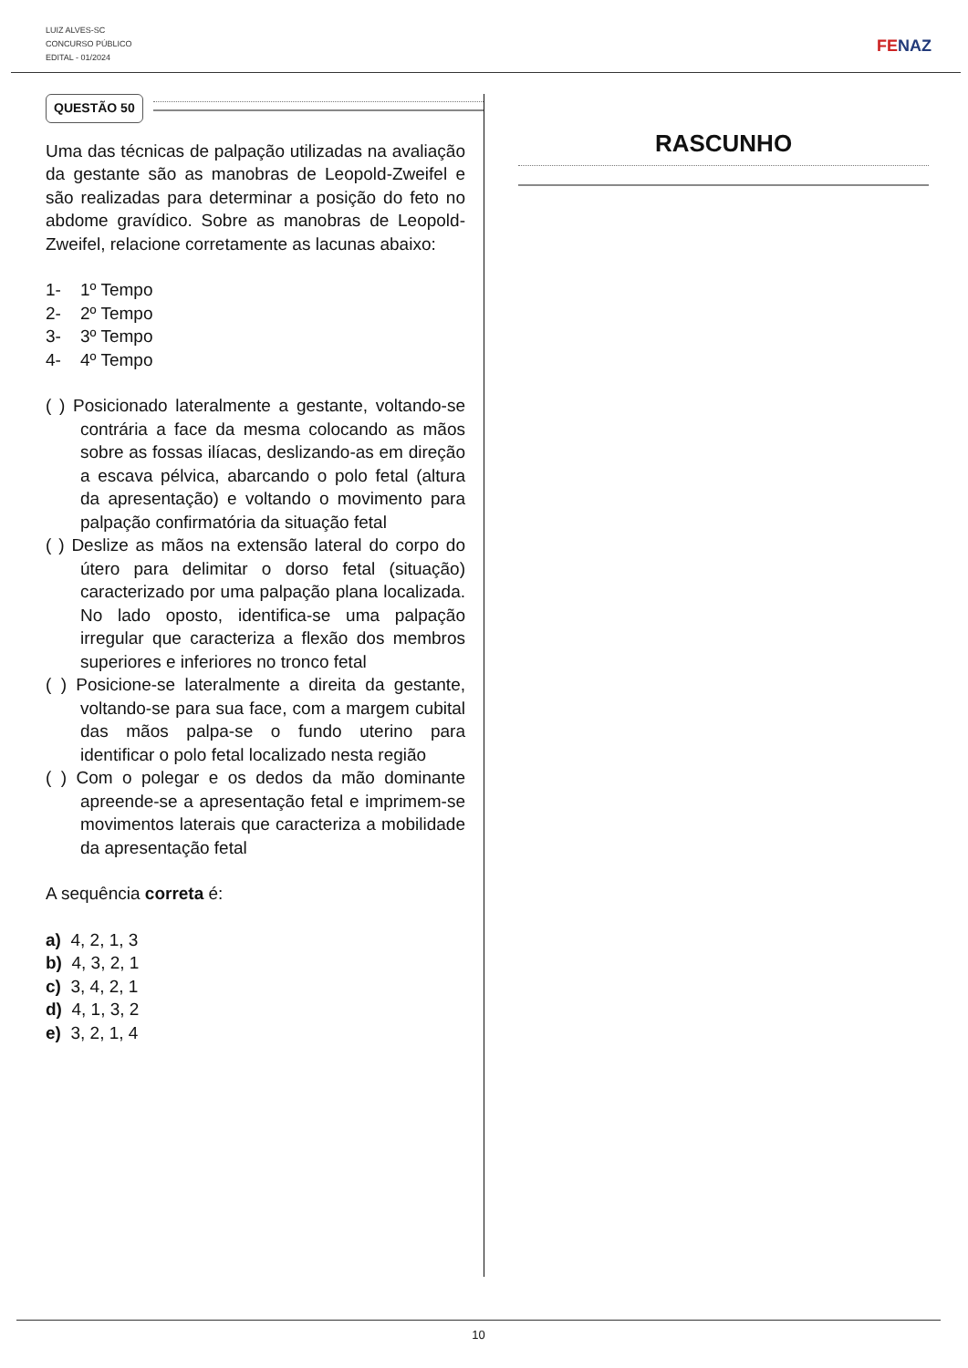LUIZ ALVES-SC
CONCURSO PÚBLICO
EDITAL - 01/2024
FENAZ
QUESTÃO 50
Uma das técnicas de palpação utilizadas na avaliação da gestante são as manobras de Leopold-Zweifel e são realizadas para determinar a posição do feto no abdome gravídico. Sobre as manobras de Leopold-Zweifel, relacione corretamente as lacunas abaixo:
1- 1º Tempo
2- 2º Tempo
3- 3º Tempo
4- 4º Tempo
( ) Posicionado lateralmente a gestante, voltando-se contrária a face da mesma colocando as mãos sobre as fossas ilíacas, deslizando-as em direção a escava pélvica, abarcando o polo fetal (altura da apresentação) e voltando o movimento para palpação confirmatória da situação fetal
( ) Deslize as mãos na extensão lateral do corpo do útero para delimitar o dorso fetal (situação) caracterizado por uma palpação plana localizada. No lado oposto, identifica-se uma palpação irregular que caracteriza a flexão dos membros superiores e inferiores no tronco fetal
( ) Posicione-se lateralmente a direita da gestante, voltando-se para sua face, com a margem cubital das mãos palpa-se o fundo uterino para identificar o polo fetal localizado nesta região
( ) Com o polegar e os dedos da mão dominante apreende-se a apresentação fetal e imprimem-se movimentos laterais que caracteriza a mobilidade da apresentação fetal
A sequência correta é:
a) 4, 2, 1, 3
b) 4, 3, 2, 1
c) 3, 4, 2, 1
d) 4, 1, 3, 2
e) 3, 2, 1, 4
RASCUNHO
10